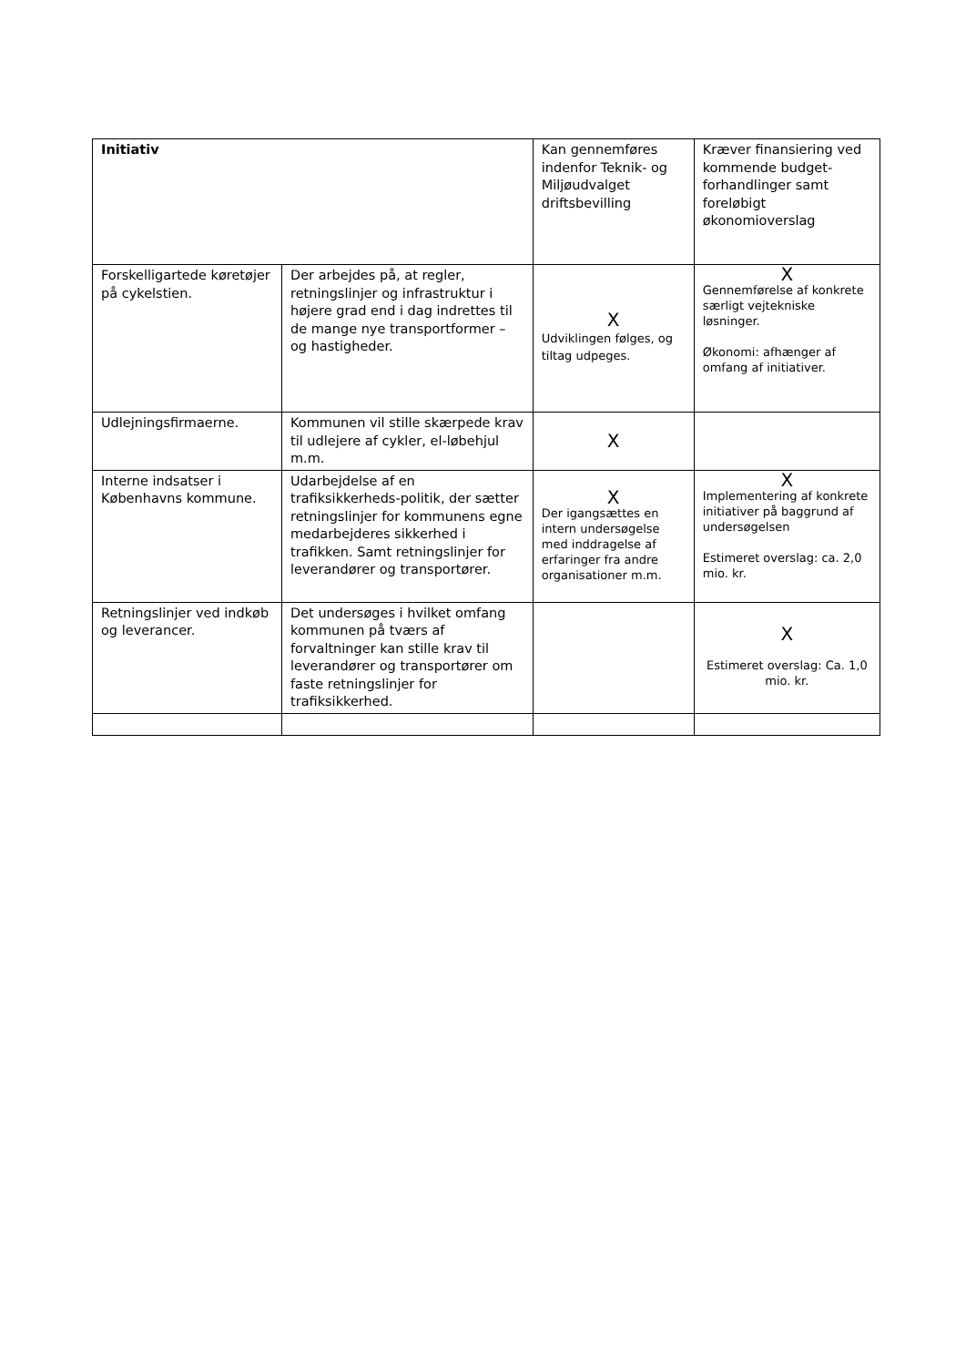| Initiativ | | Kan gennemføres indenfor Teknik- og Miljøudvalget driftsbevilling | Kræver finansiering ved kommende budget-forhandlinger samt foreløbigt økonomioverslag |
| --- | --- | --- | --- |
| Forskelligartede køretøjer på cykelstien. | Der arbejdes på, at regler, retningslinjer og infrastruktur i højere grad end i dag indrettes til de mange nye transportformer – og hastigheder. | X Udviklingen følges, og tiltag udpeges. | X Gennemførelse af konkrete særligt vejtekniske løsninger. Økonomi: afhænger af omfang af initiativer. |
| Udlejningsfirmaerne. | Kommunen vil stille skærpede krav til udlejere af cykler, el-løbehjul m.m. | X | |
| Interne indsatser i Københavns kommune. | Udarbejdelse af en trafiksikkerheds-politik, der sætter retningslinjer for kommunens egne medarbejderes sikkerhed i trafikken. Samt retningslinjer for leverandører og transportører. | X Der igangsættes en intern undersøgelse med inddragelse af erfaringer fra andre organisationer m.m. | X Implementering af konkrete initiativer på baggrund af undersøgelsen Estimeret overslag: ca. 2,0 mio. kr. |
| Retningslinjer ved indkøb og leverancer. | Det undersøges i hvilket omfang kommunen på tværs af forvaltninger kan stille krav til leverandører og transportører om faste retningslinjer for trafiksikkerhed. | | X Estimeret overslag: Ca. 1,0 mio. kr. |